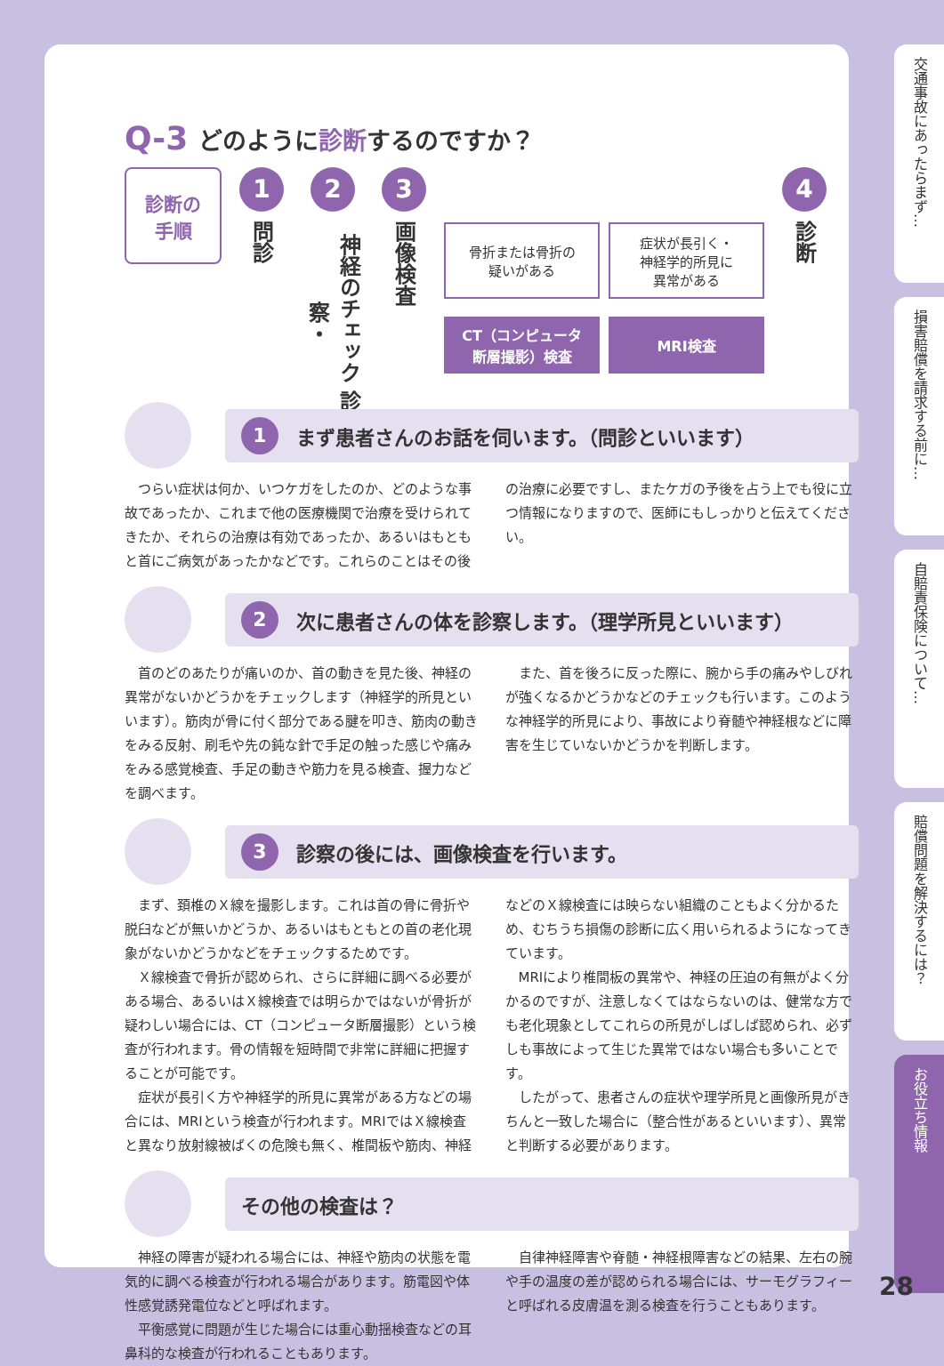Q-3 どのように診断するのですか？
診断の
手順
1
問診
2
神経のチェック 診察・
3
画像検査
骨折または骨折の
疑いがある
CT（コンピュータ
断層撮影）検査
症状が長引く・
神経学的所見に
異常がある
MRI検査
4
診断
1 まず患者さんのお話を伺います。（問診といいます）
つらい症状は何か、いつケガをしたのか、どのような事故であったか、これまで他の医療機関で治療を受けられてきたか、それらの治療は有効であったか、あるいはもともと首にご病気があったかなどです。これらのことはその後の治療に必要ですし、またケガの予後を占う上でも役に立つ情報になりますので、医師にもしっかりと伝えてください。
2 次に患者さんの体を診察します。（理学所見といいます）
首のどのあたりが痛いのか、首の動きを見た後、神経の異常がないかどうかをチェックします（神経学的所見といいます）。筋肉が骨に付く部分である腱を叩き、筋肉の動きをみる反射、刷毛や先の鈍な針で手足の触った感じや痛みをみる感覚検査、手足の動きや筋力を見る検査、握力などを調べます。
また、首を後ろに反った際に、腕から手の痛みやしびれが強くなるかどうかなどのチェックも行います。このような神経学的所見により、事故により脊髄や神経根などに障害を生じていないかどうかを判断します。
3 診察の後には、画像検査を行います。
まず、頚椎のＸ線を撮影します。これは首の骨に骨折や脱臼などが無いかどうか、あるいはもともとの首の老化現象がないかどうかなどをチェックするためです。
Ｘ線検査で骨折が認められ、さらに詳細に調べる必要がある場合、あるいはＸ線検査では明らかではないが骨折が疑わしい場合には、CT（コンピュータ断層撮影）という検査が行われます。骨の情報を短時間で非常に詳細に把握することが可能です。
症状が長引く方や神経学的所見に異常がある方などの場合には、MRIという検査が行われます。MRIではＸ線検査と異なり放射線被ばくの危険も無く、椎間板や筋肉、神経などのＸ線検査には映らない組織のこともよく分かるため、むちうち損傷の診断に広く用いられるようになってきています。
MRIにより椎間板の異常や、神経の圧迫の有無がよく分かるのですが、注意しなくてはならないのは、健常な方でも老化現象としてこれらの所見がしばしば認められ、必ずしも事故によって生じた異常ではない場合も多いことです。
したがって、患者さんの症状や理学所見と画像所見がきちんと一致した場合に（整合性があるといいます）、異常と判断する必要があります。
その他の検査は？
神経の障害が疑われる場合には、神経や筋肉の状態を電気的に調べる検査が行われる場合があります。筋電図や体性感覚誘発電位などと呼ばれます。
平衡感覚に問題が生じた場合には重心動揺検査などの耳鼻科的な検査が行われることもあります。
自律神経障害や脊髄・神経根障害などの結果、左右の腕や手の温度の差が認められる場合には、サーモグラフィーと呼ばれる皮膚温を測る検査を行うこともあります。
交通事故にあったらまず…
損害賠償を請求する前に…
自賠責保険について…
賠償問題を解決するには？
お役立ち情報
28